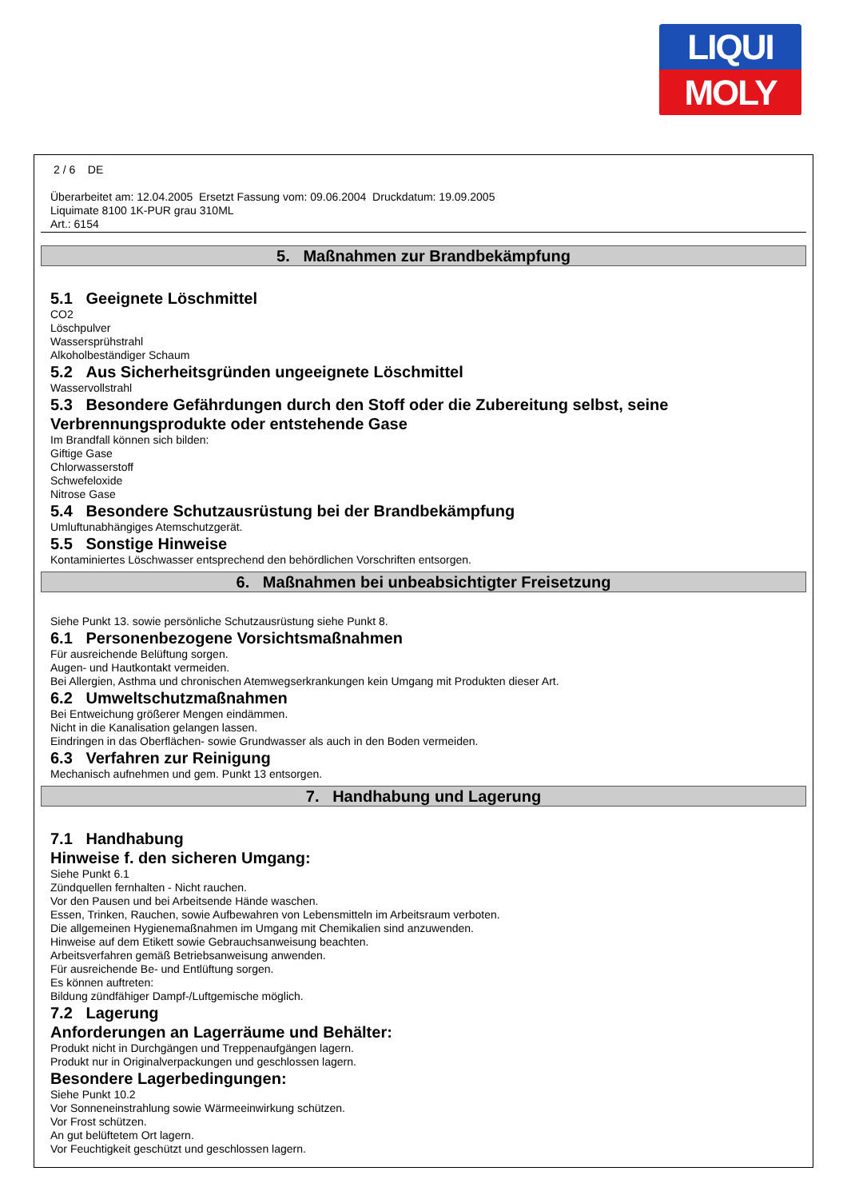LIQUI
MOLY
2 / 6 DE
Überarbeitet am: 12.04.2005 Ersetzt Fassung vom: 09.06.2004 Druckdatum: 19.09.2005
Liquimate 8100 1K-PUR grau 310ML
Art.: 6154
5. Maßnahmen zur Brandbekämpfung
5.1 Geeignete Löschmittel
CO2
Löschpulver
Wassersprühstrahl
Alkoholbeständiger Schaum
5.2 Aus Sicherheitsgründen ungeeignete Löschmittel
Wasservollstrahl
5.3 Besondere Gefährdungen durch den Stoff oder die Zubereitung selbst, seine Verbrennungsprodukte oder entstehende Gase
Im Brandfall können sich bilden:
Giftige Gase
Chlorwasserstoff
Schwefeloxide
Nitrose Gase
5.4 Besondere Schutzausrüstung bei der Brandbekämpfung
Umluftunabhängiges Atemschutzgerät.
5.5 Sonstige Hinweise
Kontaminiertes Löschwasser entsprechend den behördlichen Vorschriften entsorgen.
6. Maßnahmen bei unbeabsichtigter Freisetzung
Siehe Punkt 13. sowie persönliche Schutzausrüstung siehe Punkt 8.
6.1 Personenbezogene Vorsichtsmaßnahmen
Für ausreichende Belüftung sorgen.
Augen- und Hautkontakt vermeiden.
Bei Allergien, Asthma und chronischen Atemwegserkrankungen kein Umgang mit Produkten dieser Art.
6.2 Umweltschutzmaßnahmen
Bei Entweichung größerer Mengen eindämmen.
Nicht in die Kanalisation gelangen lassen.
Eindringen in das Oberflächen- sowie Grundwasser als auch in den Boden vermeiden.
6.3 Verfahren zur Reinigung
Mechanisch aufnehmen und gem. Punkt 13 entsorgen.
7. Handhabung und Lagerung
7.1 Handhabung
Hinweise f. den sicheren Umgang:
Siehe Punkt 6.1
Zündquellen fernhalten - Nicht rauchen.
Vor den Pausen und bei Arbeitsende Hände waschen.
Essen, Trinken, Rauchen, sowie Aufbewahren von Lebensmitteln im Arbeitsraum verboten.
Die allgemeinen Hygienemaßnahmen im Umgang mit Chemikalien sind anzuwenden.
Hinweise auf dem Etikett sowie Gebrauchsanweisung beachten.
Arbeitsverfahren gemäß Betriebsanweisung anwenden.
Für ausreichende Be- und Entlüftung sorgen.
Es können auftreten:
Bildung zündfähiger Dampf-/Luftgemische möglich.
7.2 Lagerung
Anforderungen an Lagerräume und Behälter:
Produkt nicht in Durchgängen und Treppenaufgängen lagern.
Produkt nur in Originalverpackungen und geschlossen lagern.
Besondere Lagerbedingungen:
Siehe Punkt 10.2
Vor Sonneneinstrahlung sowie Wärmeeinwirkung schützen.
Vor Frost schützen.
An gut belüftetem Ort lagern.
Vor Feuchtigkeit geschützt und geschlossen lagern.